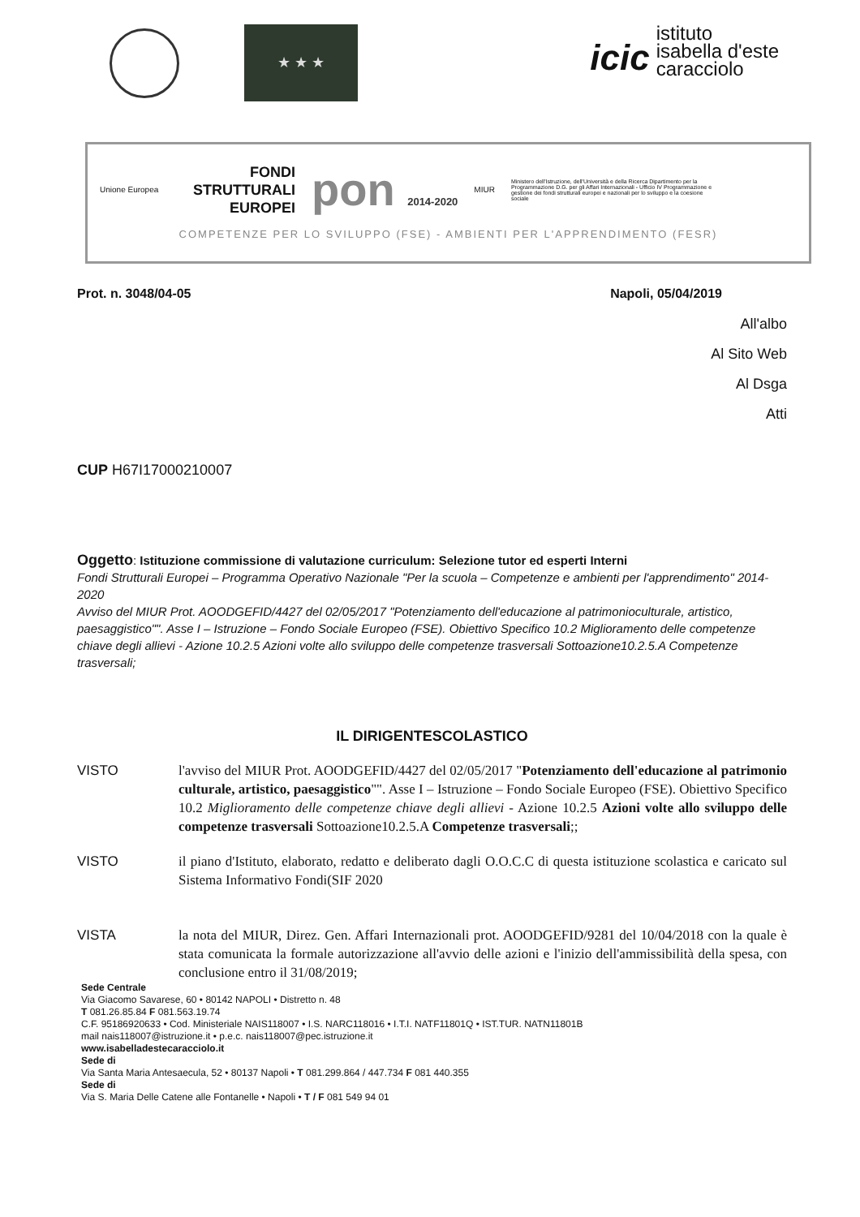★ ★ ★
icic
istituto
isabella d'este
caracciolo
Unione Europea
FONDI
STRUTTURALI
EUROPEI
pon 2014-2020
MIUR
Ministero dell'Istruzione, dell'Università e della Ricerca Dipartimento per la Programmazione D.G. per gli Affari Internazionali - Ufficio IV Programmazione e gestione dei fondi strutturali europei e nazionali per lo sviluppo e la coesione sociale
COMPETENZE PER LO SVILUPPO (FSE) - AMBIENTI PER L'APPRENDIMENTO (FESR)
Prot. n. 3048/04-05 Napoli, 05/04/2019
All'albo
Al Sito Web
Al Dsga
Atti
CUP H67I17000210007
Oggetto: Istituzione commissione di valutazione curriculum: Selezione tutor ed esperti Interni
Fondi Strutturali Europei – Programma Operativo Nazionale "Per la scuola – Competenze e ambienti per l'apprendimento" 2014-2020
Avviso del MIUR Prot. AOODGEFID/4427 del 02/05/2017 "Potenziamento dell'educazione al patrimonioculturale, artistico, paesaggistico"". Asse I – Istruzione – Fondo Sociale Europeo (FSE). Obiettivo Specifico 10.2 Miglioramento delle competenze chiave degli allievi - Azione 10.2.5 Azioni volte allo sviluppo delle competenze trasversali Sottoazione10.2.5.A Competenze trasversali;
IL DIRIGENTESCOLASTICO
VISTO l'avviso del MIUR Prot. AOODGEFID/4427 del 02/05/2017 "Potenziamento dell'educazione al patrimonio culturale, artistico, paesaggistico"". Asse I – Istruzione – Fondo Sociale Europeo (FSE). Obiettivo Specifico 10.2 Miglioramento delle competenze chiave degli allievi - Azione 10.2.5 Azioni volte allo sviluppo delle competenze trasversali Sottoazione10.2.5.A Competenze trasversali;;
VISTO il piano d'Istituto, elaborato, redatto e deliberato dagli O.O.C.C di questa istituzione scolastica e caricato sul Sistema Informativo Fondi(SIF 2020
VISTA la nota del MIUR, Direz. Gen. Affari Internazionali prot. AOODGEFID/9281 del 10/04/2018 con la quale è stata comunicata la formale autorizzazione all'avvio delle azioni e l'inizio dell'ammissibilità della spesa, con conclusione entro il 31/08/2019;
Sede Centrale
Via Giacomo Savarese, 60 • 80142 NAPOLI • Distretto n. 48
T 081.26.85.84 F 081.563.19.74
C.F. 95186920633 • Cod. Ministeriale NAIS118007 • I.S. NARC118016 • I.T.I. NATF11801Q • IST.TUR. NATN11801B
mail nais118007@istruzione.it • p.e.c. nais118007@pec.istruzione.it
www.isabelladestecaracciolo.it
Sede di
Via Santa Maria Antesaecula, 52 • 80137 Napoli • T 081.299.864 / 447.734 F 081 440.355
Sede di
Via S. Maria Delle Catene alle Fontanelle • Napoli • T / F 081 549 94 01